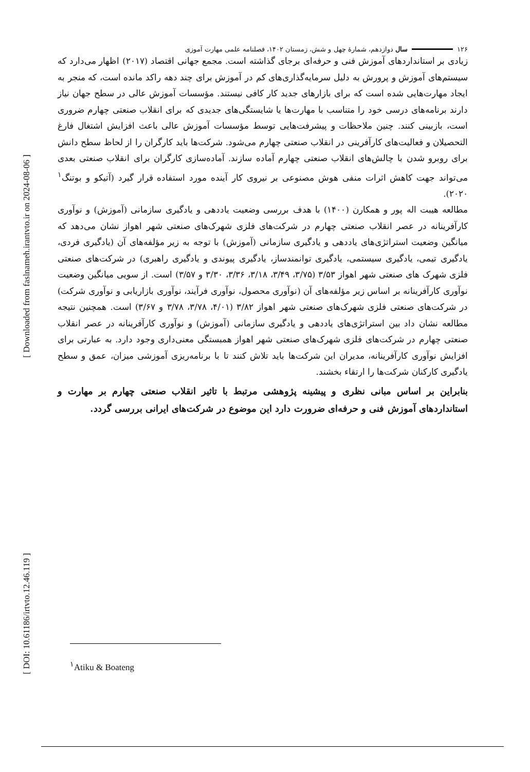۱۲۶ سال دوازدهم، شمارهٔ چهل و شش، زمستان ۱۴۰۲، فصلنامه علمی مهارت آموزی
زیادی بر استانداردهای آموزش فنی و حرفه‌ای برجای گذاشته است. مجمع جهانی اقتصاد (۲۰۱۷) اظهار می‌دارد که سیستم‌های آموزش و پرورش به دلیل سرمایه‌گذاری‌های کم در آموزش برای چند دهه راکد مانده است، که منجر به ایجاد مهارت‌هایی شده است که برای بازارهای جدید کار کافی نیستند. مؤسسات آموزش عالی در سطح جهان نیاز دارند برنامه‌های درسی خود را متناسب با مهارت‌ها یا شایستگی‌های جدیدی که برای انقلاب صنعتی چهارم ضروری است، بازبینی کنند. چنین ملاحظات و پیشرفت‌هایی توسط مؤسسات آموزش عالی باعث افزایش اشتغال فارغ التحصیلان و فعالیت‌های کارآفرینی در انقلاب صنعتی چهارم می‌شود. شرکت‌ها باید کارگران را از لحاظ سطح دانش برای روبرو شدن با چالش‌های انقلاب صنعتی چهارم آماده سازند. آمادەسازی کارگران برای انقلاب صنعتی بعدی می‌تواند جهت کاهش اثرات منفی هوش مصنوعی بر نیروی کار آینده مورد استفاده قرار گیرد (آتیکو و بوتنگ<sup>۱</sup> ۲۰۲۰).
مطالعه هیبت اله پور و همکارن (۱۴۰۰) با هدف بررسی وضعیت یاددهی و یادگیری سازمانی (آموزش) و نوآوری کارآفرینانه در عصر انقلاب صنعتی چهارم در شرکت‌های فلزی شهرک‌های صنعتی شهر اهواز نشان می‌دهد که میانگین وضعیت استراتژی‌های یاددهی و یادگیری سازمانی (آموزش) با توجه به زیر مؤلفه‌های آن (یادگیری فردی، یادگیری تیمی، یادگیری سیستمی، یادگیری توانمندساز، یادگیری پیوندی و یادگیری راهبری) در شرکت‌های صنعتی فلزی شهرک های صنعتی شهر اهواز ۳/۵۳ (۳/۷۵، ۳/۴۹، ۳/۱۸، ۳/۳۶، ۳/۳۰ و ۳/۵۷) است. از سویی میانگین وضعیت نوآوری کارآفرینانه بر اساس زیر مؤلفه‌های آن (نوآوری محصول، نوآوری فرآیند، نوآوری بازاریابی و نوآوری شرکت) در شرکت‌های صنعتی فلزی شهرک‌های صنعتی شهر اهواز ۳/۸۲ (۴/۰۱، ۳/۷۸، ۳/۷۸ و ۳/۶۷) است. همچنین نتیجه مطالعه نشان داد بین استراتژی‌های یاددهی و یادگیری سازمانی (آموزش) و نوآوری کارآفرینانه در عصر انقلاب صنعتی چهارم در شرکت‌های فلزی شهرک‌های صنعتی شهر اهواز همبستگی معنی‌داری وجود دارد. به عبارتی برای افزایش نوآوری کارآفرینانه، مدیران این شرکت‌ها باید تلاش کنند تا با برنامه‌ریزی آموزشی میزان، عمق و سطح یادگیری کارکنان شرکت‌ها را ارتقاء بخشند.
بنابراین بر اساس مبانی نظری و پیشینه پژوهشی مرتبط با تاثیر انقلاب صنعتی چهارم بر مهارت و استانداردهای آموزش فنی و حرفه‌ای ضرورت دارد این موضوع در شرکت‌های ایرانی بررسی گردد.
<sup>۱</sup> Atiku & Boateng
[ Downloaded from faslnameh.irantvto.ir on 2024-08-06 ]
[ DOI: 10.61186/irtvto.12.46.119 ]